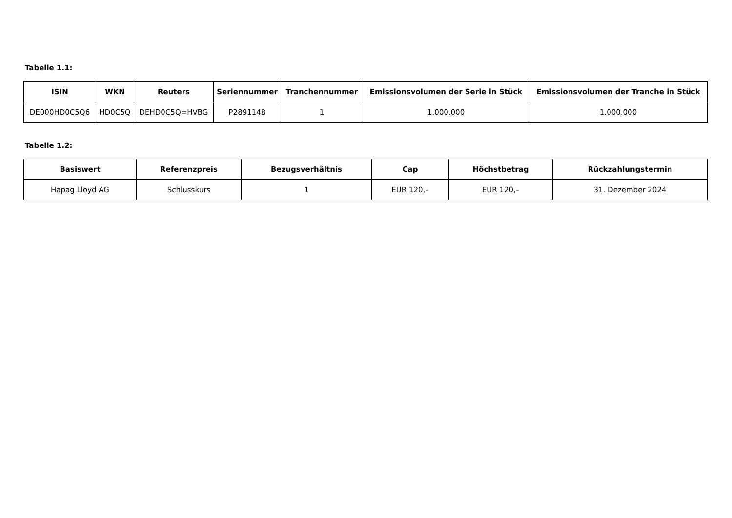Tabelle 1.1:
| ISIN | WKN | Reuters | Seriennummer | Tranchennummer | Emissionsvolumen der Serie in Stück | Emissionsvolumen der Tranche in Stück |
| --- | --- | --- | --- | --- | --- | --- |
| DE000HD0C5Q6 | HD0C5Q | DEHD0C5Q=HVBG | P2891148 | 1 | 1.000.000 | 1.000.000 |
Tabelle 1.2:
| Basiswert | Referenzpreis | Bezugsverhältnis | Cap | Höchstbetrag | Rückzahlungstermin |
| --- | --- | --- | --- | --- | --- |
| Hapag Lloyd AG | Schlusskurs | 1 | EUR 120,– | EUR 120,– | 31. Dezember 2024 |